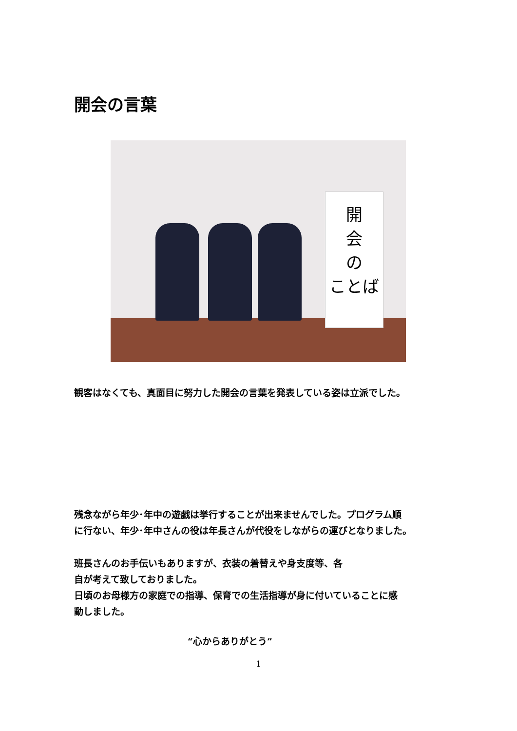開会の言葉
開
会
の
ことば
観客はなくても、真面目に努力した開会の言葉を発表している姿は立派でした。
残念ながら年少･年中の遊戯は挙行することが出来ませんでした。プログラム順
に行ない、年少･年中さんの役は年長さんが代役をしながらの運びとなりました。
班長さんのお手伝いもありますが、衣装の着替えや身支度等、各
自が考えて致しておりました。
日頃のお母様方の家庭での指導、保育での生活指導が身に付いていることに感
動しました。
“心からありがとう”
1